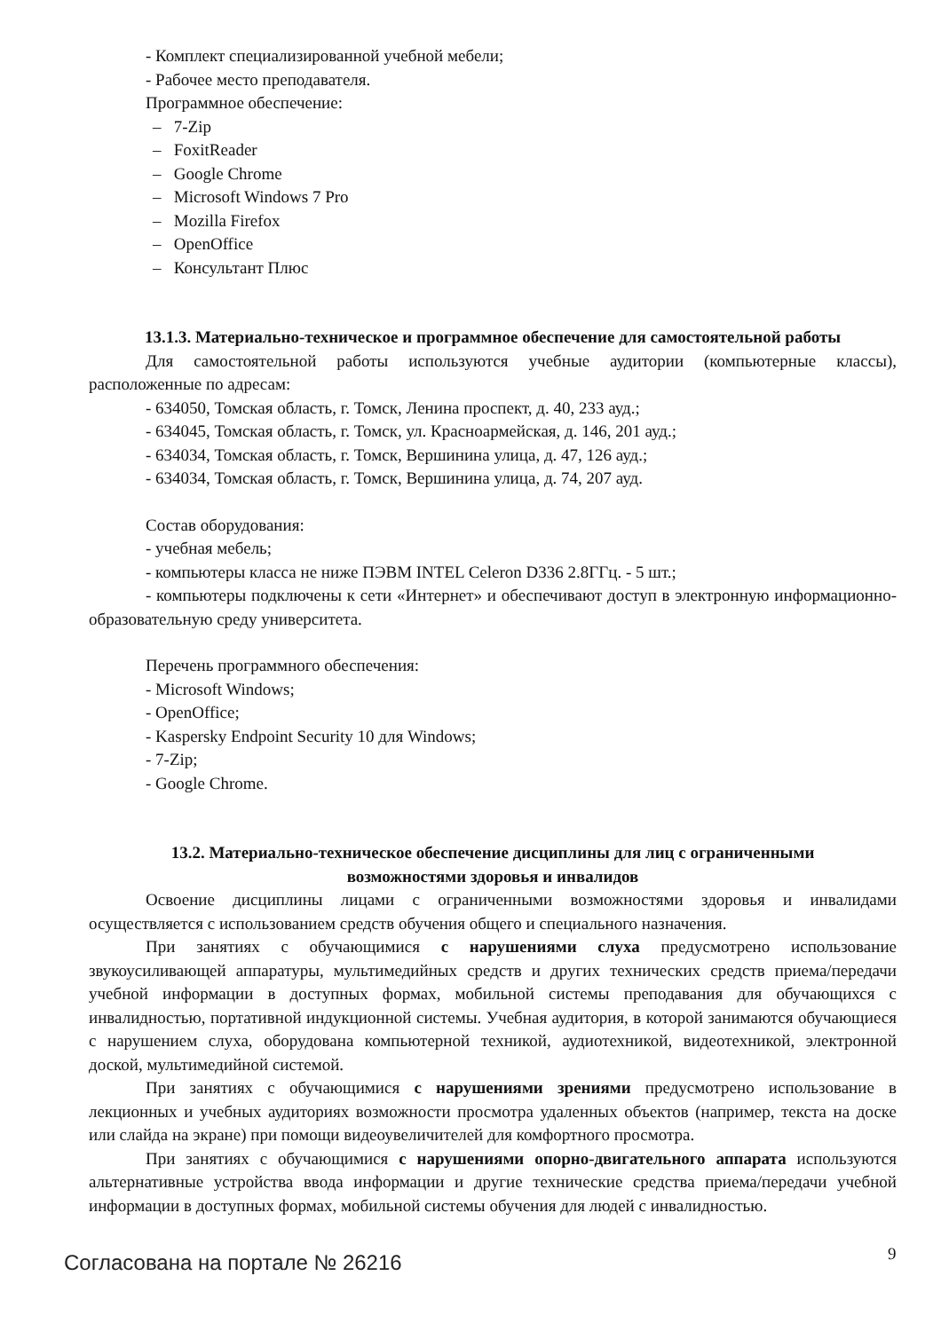- Комплект специализированной учебной мебели;
- Рабочее место преподавателя.
Программное обеспечение:
– 7-Zip
– FoxitReader
– Google Chrome
– Microsoft Windows 7 Pro
– Mozilla Firefox
– OpenOffice
– Консультант Плюс
13.1.3. Материально-техническое и программное обеспечение для самостоятельной работы
Для самостоятельной работы используются учебные аудитории (компьютерные классы), расположенные по адресам:
- 634050, Томская область, г. Томск, Ленина проспект, д. 40, 233 ауд.;
- 634045, Томская область, г. Томск, ул. Красноармейская, д. 146, 201 ауд.;
- 634034, Томская область, г. Томск, Вершинина улица, д. 47, 126 ауд.;
- 634034, Томская область, г. Томск, Вершинина улица, д. 74, 207 ауд.
Состав оборудования:
- учебная мебель;
- компьютеры класса не ниже ПЭВМ INTEL Celeron D336 2.8ГГц. - 5 шт.;
- компьютеры подключены к сети «Интернет» и обеспечивают доступ в электронную информационно-образовательную среду университета.
Перечень программного обеспечения:
- Microsoft Windows;
- OpenOffice;
- Kaspersky Endpoint Security 10 для Windows;
- 7-Zip;
- Google Chrome.
13.2. Материально-техническое обеспечение дисциплины для лиц с ограниченными
возможностями здоровья и инвалидов
Освоение дисциплины лицами с ограниченными возможностями здоровья и инвалидами осуществляется с использованием средств обучения общего и специального назначения.
При занятиях с обучающимися с нарушениями слуха предусмотрено использование звукоусиливающей аппаратуры, мультимедийных средств и других технических средств приема/передачи учебной информации в доступных формах, мобильной системы преподавания для обучающихся с инвалидностью, портативной индукционной системы. Учебная аудитория, в которой занимаются обучающиеся с нарушением слуха, оборудована компьютерной техникой, аудиотехникой, видеотехникой, электронной доской, мультимедийной системой.
При занятиях с обучающимися с нарушениями зрениями предусмотрено использование в лекционных и учебных аудиториях возможности просмотра удаленных объектов (например, текста на доске или слайда на экране) при помощи видеоувеличителей для комфортного просмотра.
При занятиях с обучающимися с нарушениями опорно-двигательного аппарата используются альтернативные устройства ввода информации и другие технические средства приема/передачи учебной информации в доступных формах, мобильной системы обучения для людей с инвалидностью.
Согласована на портале № 26216 9